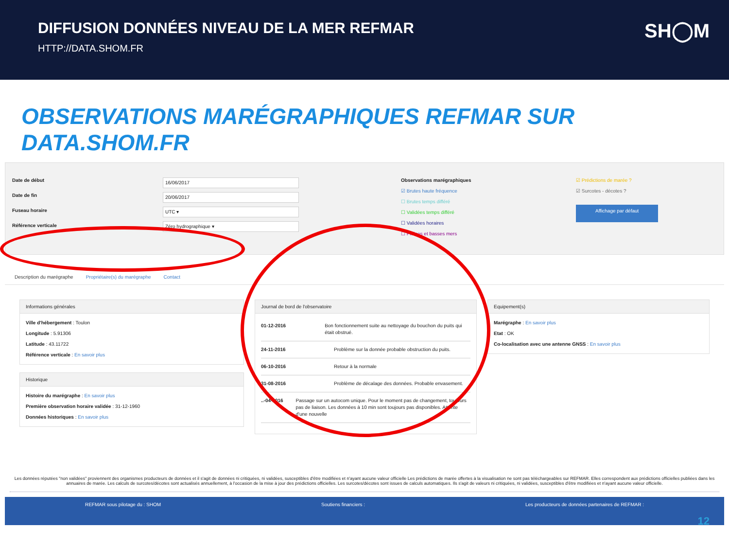DIFFUSION DONNÉES NIVEAU DE LA MER REFMAR
HTTP://DATA.SHOM.FR
SH◯M
OBSERVATIONS MARÉGRAPHIQUES REFMAR SUR DATA.SHOM.FR
Date de début
Date de fin
Fuseau horaire
Référence verticale
16/06/2017
20/06/2017
UTC ▾
Zéro hydrographique ▾
Observations marégraphiques
☑ Brutes haute fréquence
☐ Brutes temps différé
☐ Validées temps différé
☐ Validées horaires
☐ Pleines et basses mers
☑ Prédictions de marée ?
☑ Surcotes - décotes ?
Affichage par défaut
Description du marégraphe Propriétaire(s) du marégraphe Contact
Informations générales
Ville d'hébergement : Toulon
Longitude : 5.91306
Latitude : 43.11722
Référence verticale : En savoir plus
Historique
Histoire du marégraphe : En savoir plus
Première observation horaire validée : 31-12-1960
Données historiques : En savoir plus
Journal de bord de l'observatoire
01-12-2016 Bon fonctionnement suite au nettoyage du bouchon du puits qui était obstrué.
24-11-2016 Problème sur la donnée probable obstruction du puits.
06-10-2016 Retour à la normale
31-08-2016 Problème de décalage des données. Probable envasement.
..-04-2016 Passage sur un autocom unique. Pour le moment pas de changement, toujours pas de liaison. Les données à 10 min sont toujours pas disponibles. Attente d'une nouvelle
Equipement(s)
Marégraphe : En savoir plus
Etat : OK
Co-localisation avec une antenne GNSS : En savoir plus
Les données réputées "non validées" proviennent des organismes producteurs de données et il s'agit de données ni critiquées, ni validées, susceptibles d'être modifiées et n'ayant aucune valeur officielle Les prédictions de marée offertes à la visualisation ne sont pas téléchargeables sur REFMAR. Elles correspondent aux prédictions officielles publiées dans les annuaires de marée. Les calculs de surcotes/décotes sont actualisés annuellement, à l'occasion de la mise à jour des prédictions officielles. Les surcotes/décotes sont issues de calculs automatiques. Ils s'agit de valeurs ni critiquées, ni validées, susceptibles d'être modifiées et n'ayant aucune valeur officielle.
REFMAR sous pilotage du : SHOM Soutiens financiers : Les producteurs de données partenaires de REFMAR :
12